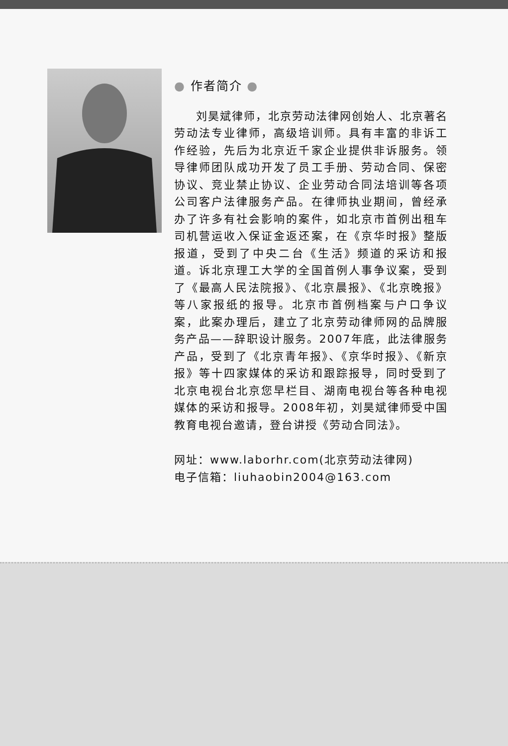● 作者简介 ●
刘昊斌律师，北京劳动法律网创始人、北京著名劳动法专业律师，高级培训师。具有丰富的非诉工作经验，先后为北京近千家企业提供非诉服务。领导律师团队成功开发了员工手册、劳动合同、保密协议、竞业禁止协议、企业劳动合同法培训等各项公司客户法律服务产品。在律师执业期间，曾经承办了许多有社会影响的案件，如北京市首例出租车司机营运收入保证金返还案，在《京华时报》整版报道，受到了中央二台《生活》频道的采访和报道。诉北京理工大学的全国首例人事争议案，受到了《最高人民法院报》、《北京晨报》、《北京晚报》等八家报纸的报导。北京市首例档案与户口争议案，此案办理后，建立了北京劳动律师网的品牌服务产品——辞职设计服务。2007年底，此法律服务产品，受到了《北京青年报》、《京华时报》、《新京报》等十四家媒体的采访和跟踪报导，同时受到了北京电视台北京您早栏目、湖南电视台等各种电视媒体的采访和报导。2008年初，刘昊斌律师受中国教育电视台邀请，登台讲授《劳动合同法》。
网址：www.laborhr.com(北京劳动法律网)
电子信箱：liuhaobin2004@163.com